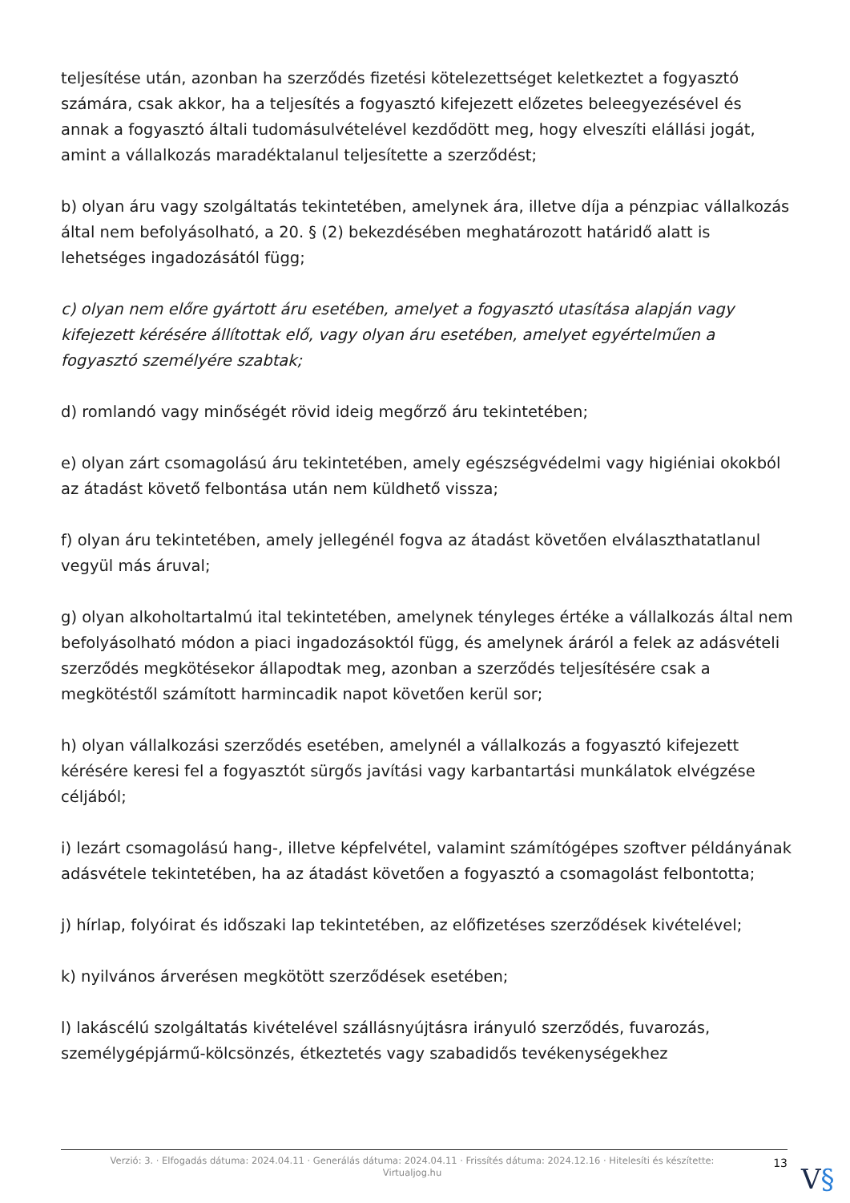teljesítése után, azonban ha szerződés fizetési kötelezettséget keletkeztet a fogyasztó számára, csak akkor, ha a teljesítés a fogyasztó kifejezett előzetes beleegyezésével és annak a fogyasztó általi tudomásulvételével kezdődött meg, hogy elveszíti elállási jogát, amint a vállalkozás maradéktalanul teljesítette a szerződést;
b) olyan áru vagy szolgáltatás tekintetében, amelynek ára, illetve díja a pénzpiac vállalkozás által nem befolyásolható, a 20. § (2) bekezdésében meghatározott határidő alatt is lehetséges ingadozásától függ;
c) olyan nem előre gyártott áru esetében, amelyet a fogyasztó utasítása alapján vagy kifejezett kérésére állítottak elő, vagy olyan áru esetében, amelyet egyértelműen a fogyasztó személyére szabtak;
d) romlandó vagy minőségét rövid ideig megőrző áru tekintetében;
e) olyan zárt csomagolású áru tekintetében, amely egészségvédelmi vagy higiéniai okokból az átadást követő felbontása után nem küldhető vissza;
f) olyan áru tekintetében, amely jellegénél fogva az átadást követően elválaszthatatlanul vegyül más áruval;
g) olyan alkoholtartalmú ital tekintetében, amelynek tényleges értéke a vállalkozás által nem befolyásolható módon a piaci ingadozásoktól függ, és amelynek áráról a felek az adásvételi szerződés megkötésekor állapodtak meg, azonban a szerződés teljesítésére csak a megkötéstől számított harmincadik napot követően kerül sor;
h) olyan vállalkozási szerződés esetében, amelynél a vállalkozás a fogyasztó kifejezett kérésére keresi fel a fogyasztót sürgős javítási vagy karbantartási munkálatok elvégzése céljából;
i) lezárt csomagolású hang-, illetve képfelvétel, valamint számítógépes szoftver példányának adásvétele tekintetében, ha az átadást követően a fogyasztó a csomagolást felbontotta;
j) hírlap, folyóirat és időszaki lap tekintetében, az előfizetéses szerződések kivételével;
k) nyilvános árverésen megkötött szerződések esetében;
l) lakáscélú szolgáltatás kivételével szállásnyújtásra irányuló szerződés, fuvarozás, személygépjármű-kölcsönzés, étkeztetés vagy szabadidős tevékenységekhez
Verzió: 3. · Elfogadás dátuma: 2024.04.11 · Generálás dátuma: 2024.04.11 · Frissítés dátuma: 2024.12.16 · Hitelesíti és készítette:
Virtualjog.hu
13
V§